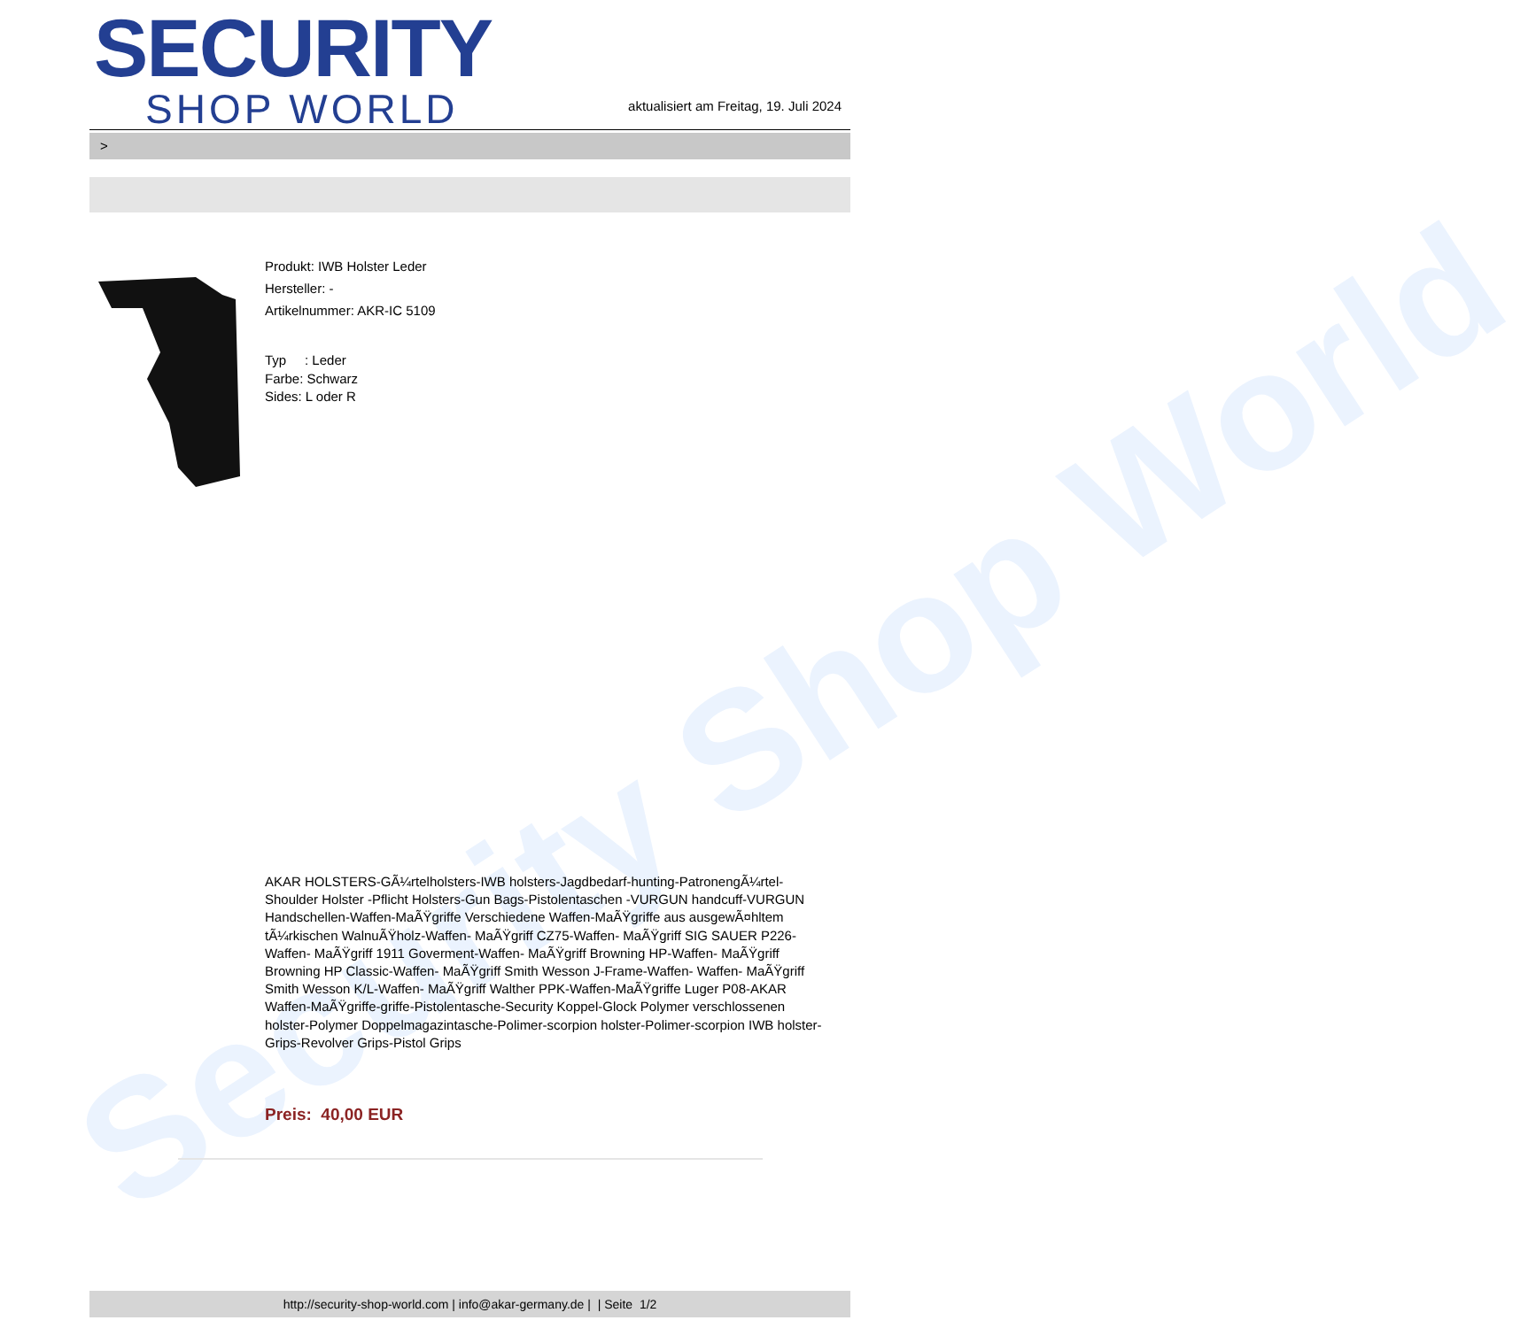Security Shop World
SECURITY
SHOP WORLD
aktualisiert am Freitag, 19. Juli 2024
>
Produkt: IWB Holster Leder
Hersteller: -
Artikelnummer: AKR-IC 5109
Typ : Leder
Farbe: Schwarz
Sides: L oder R
AKAR HOLSTERS-GÃ¼rtelholsters-IWB holsters-Jagdbedarf-hunting-PatronengÃ¼rtel- Shoulder Holster -Pflicht Holsters-Gun Bags-Pistolentaschen -VURGUN handcuff-VURGUN Handschellen-Waffen-MaÃŸgriffe Verschiedene Waffen-MaÃŸgriffe aus ausgewÃ¤hltem tÃ¼rkischen WalnuÃŸholz-Waffen- MaÃŸgriff CZ75-Waffen- MaÃŸgriff SIG SAUER P226-Waffen- MaÃŸgriff 1911 Goverment-Waffen- MaÃŸgriff Browning HP-Waffen- MaÃŸgriff Browning HP Classic-Waffen- MaÃŸgriff Smith Wesson J-Frame-Waffen- Waffen- MaÃŸgriff Smith Wesson K/L-Waffen- MaÃŸgriff Walther PPK-Waffen-MaÃŸgriffe Luger P08-AKAR Waffen-MaÃŸgriffe-griffe-Pistolentasche-Security Koppel-Glock Polymer verschlossenen holster-Polymer Doppelmagazintasche-Polimer-scorpion holster-Polimer-scorpion IWB holster-Grips-Revolver Grips-Pistol Grips
Preis: 40,00 EUR
http://security-shop-world.com | info@akar-germany.de | | Seite 1/2